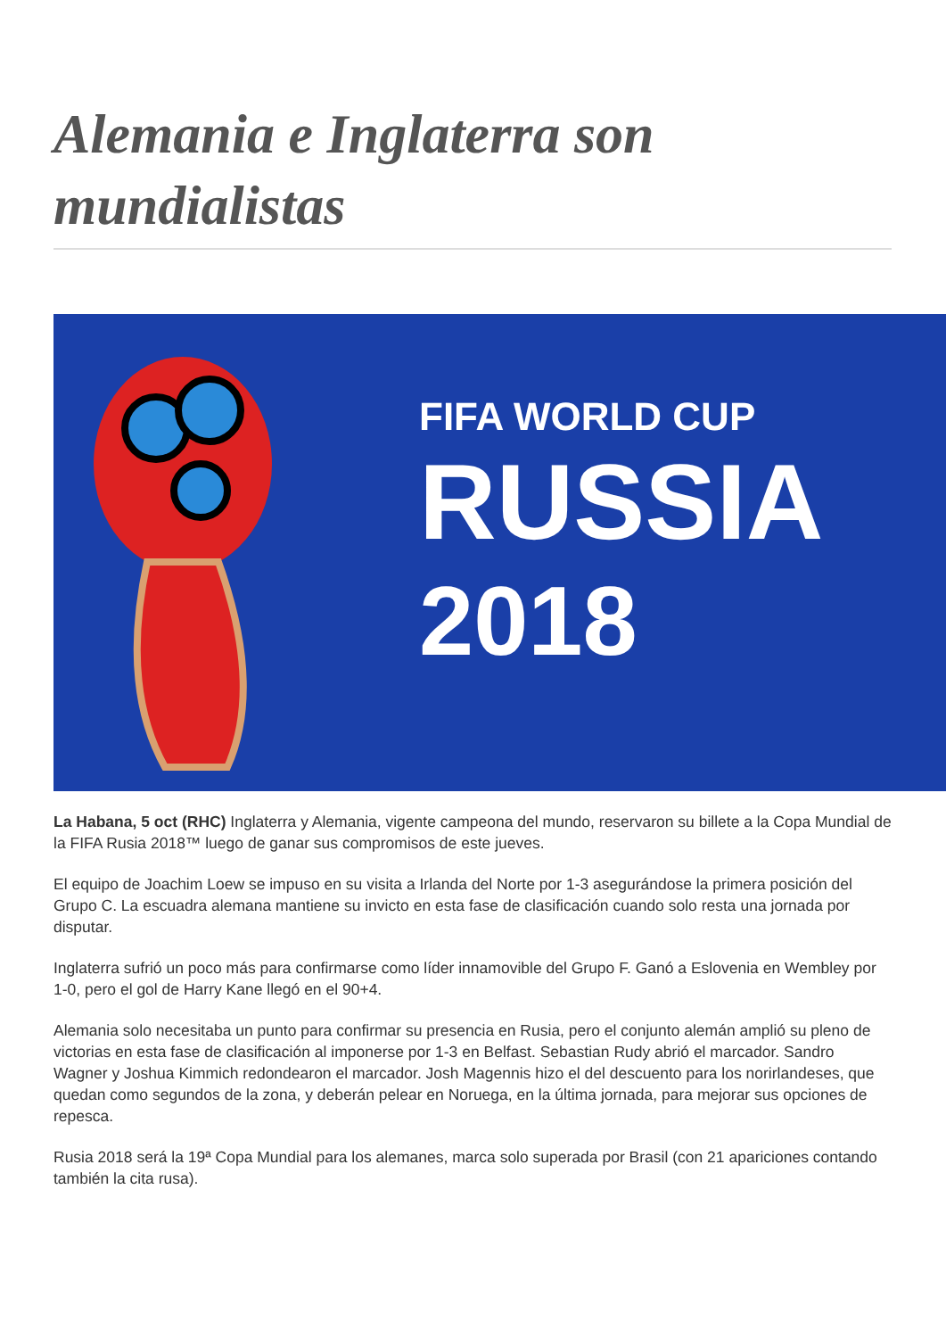Alemania e Inglaterra son mundialistas
FIFA WORLD CUP
RUSSIA
2018
La Habana, 5 oct (RHC) Inglaterra y Alemania, vigente campeona del mundo, reservaron su billete a la Copa Mundial de la FIFA Rusia 2018™ luego de ganar sus compromisos de este jueves.
El equipo de Joachim Loew se impuso en su visita a Irlanda del Norte por 1-3 asegurándose la primera posición del Grupo C. La escuadra alemana mantiene su invicto en esta fase de clasificación cuando solo resta una jornada por disputar.
Inglaterra sufrió un poco más para confirmarse como líder innamovible del Grupo F. Ganó a Eslovenia en Wembley por 1-0, pero el gol de Harry Kane llegó en el 90+4.
Alemania solo necesitaba un punto para confirmar su presencia en Rusia, pero el conjunto alemán amplió su pleno de victorias en esta fase de clasificación al imponerse por 1-3 en Belfast. Sebastian Rudy abrió el marcador. Sandro Wagner y Joshua Kimmich redondearon el marcador. Josh Magennis hizo el del descuento para los norirlandeses, que quedan como segundos de la zona, y deberán pelear en Noruega, en la última jornada, para mejorar sus opciones de repesca.
Rusia 2018 será la 19ª Copa Mundial para los alemanes, marca solo superada por Brasil (con 21 apariciones contando también la cita rusa).